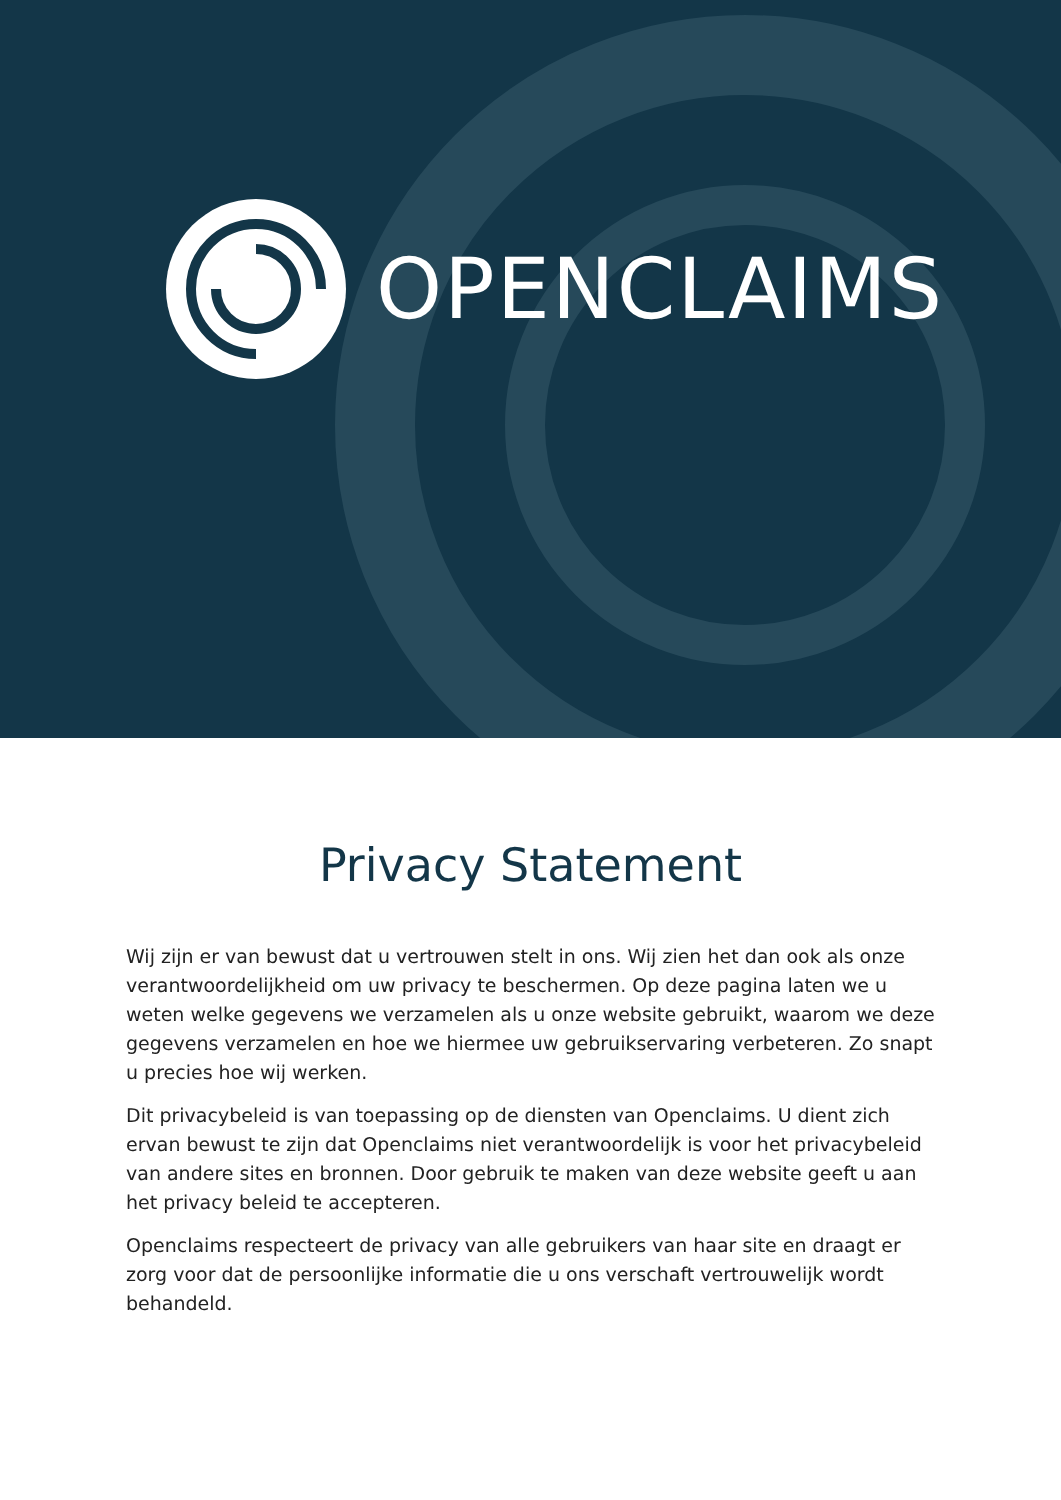OPENCLAIMS
Privacy Statement
Wij zijn er van bewust dat u vertrouwen stelt in ons. Wij zien het dan ook als onze verantwoordelijkheid om uw privacy te beschermen. Op deze pagina laten we u weten welke gegevens we verzamelen als u onze website gebruikt, waarom we deze gegevens verzamelen en hoe we hiermee uw gebruikservaring verbeteren. Zo snapt u precies hoe wij werken.
Dit privacybeleid is van toepassing op de diensten van Openclaims. U dient zich ervan bewust te zijn dat Openclaims niet verantwoordelijk is voor het privacybeleid van andere sites en bronnen. Door gebruik te maken van deze website geeft u aan het privacy beleid te accepteren.
Openclaims respecteert de privacy van alle gebruikers van haar site en draagt er zorg voor dat de persoonlijke informatie die u ons verschaft vertrouwelijk wordt behandeld.